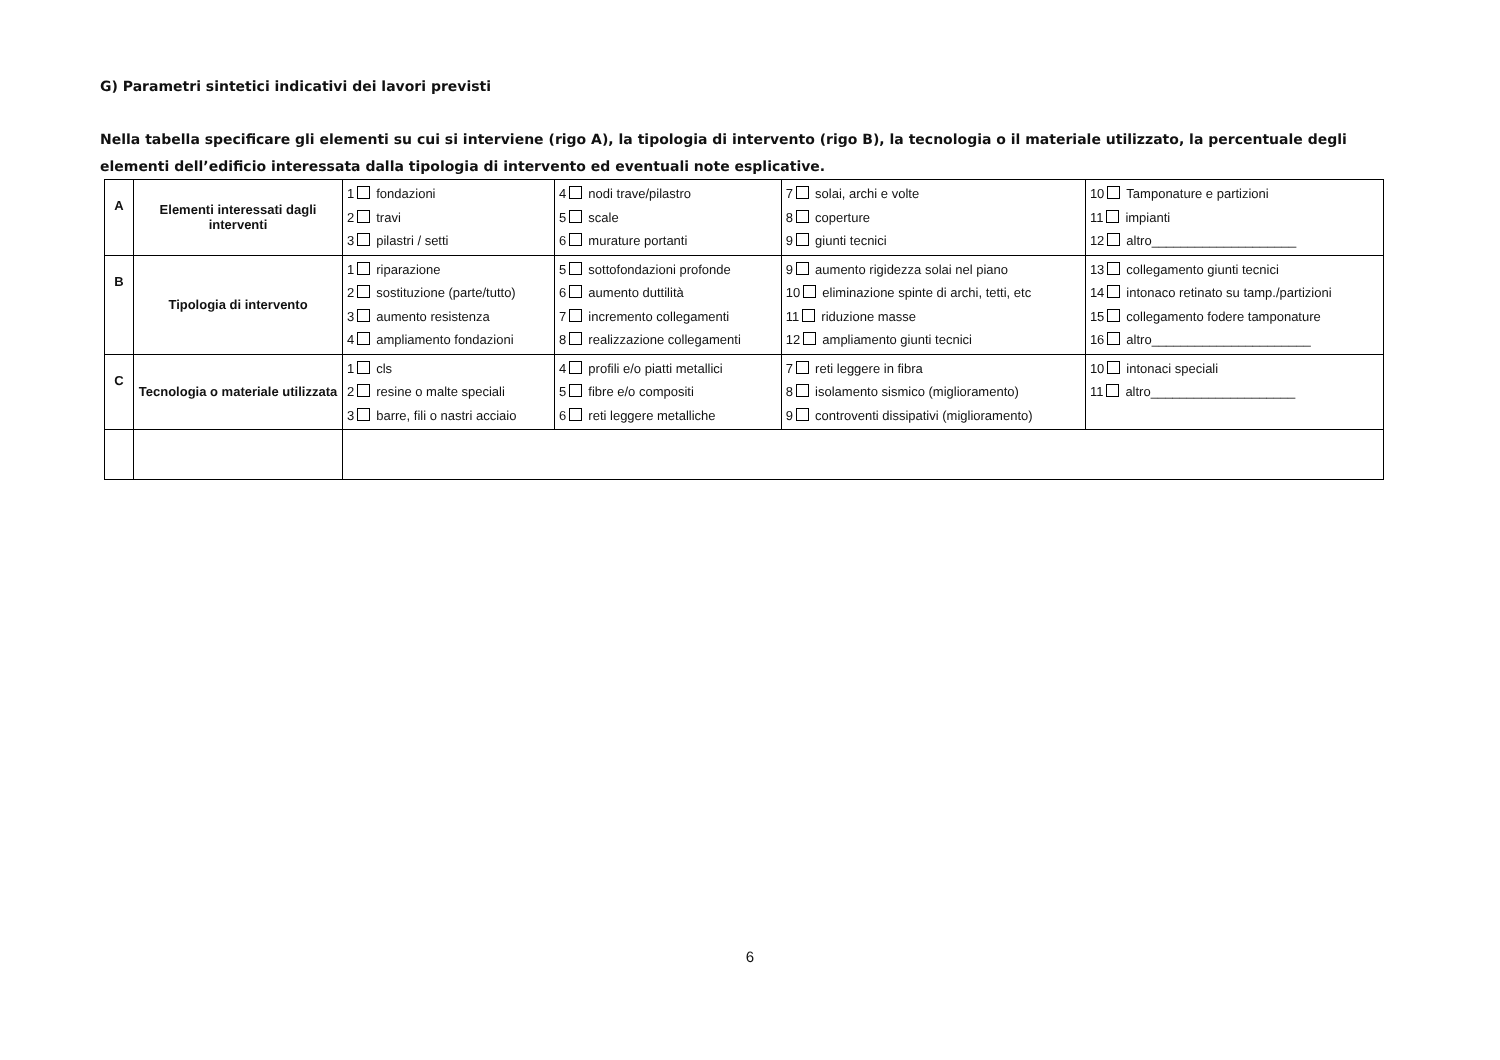G) Parametri sintetici indicativi dei lavori previsti
Nella tabella specificare gli elementi su cui si interviene (rigo A), la tipologia di intervento (rigo B), la tecnologia o il materiale utilizzato, la percentuale degli elementi dell’edificio interessata dalla tipologia di intervento ed eventuali note esplicative.
| A | Elementi interessati dagli interventi | 1 fondazioni 2 travi 3 pilastri / setti | 4 nodi trave/pilastro 5 scale 6 murature portanti | 7 solai, archi e volte 8 coperture 9 giunti tecnici | 10 Tamponature e partizioni 11 impianti 12 altro____________________ |
| B | Tipologia di intervento | 1 riparazione 2 sostituzione (parte/tutto) 3 aumento resistenza 4 ampliamento fondazioni | 5 sottofondazioni profonde 6 aumento duttilità 7 incremento collegamenti 8 realizzazione collegamenti | 9 aumento rigidezza solai nel piano 10 eliminazione spinte di archi, tetti, etc 11 riduzione masse 12 ampliamento giunti tecnici | 13 collegamento giunti tecnici 14 intonaco retinato su tamp./partizioni 15 collegamento fodere tamponature 16 altro______________________ |
| C | Tecnologia o materiale utilizzata | 1 cls 2 resine o malte speciali 3 barre, fili o nastri acciaio | 4 profili e/o piatti metallici 5 fibre e/o compositi 6 reti leggere metalliche | 7 reti leggere in fibra 8 isolamento sismico (miglioramento) 9 controventi dissipativi (miglioramento) | 10 intonaci speciali 11 altro____________________ |
6